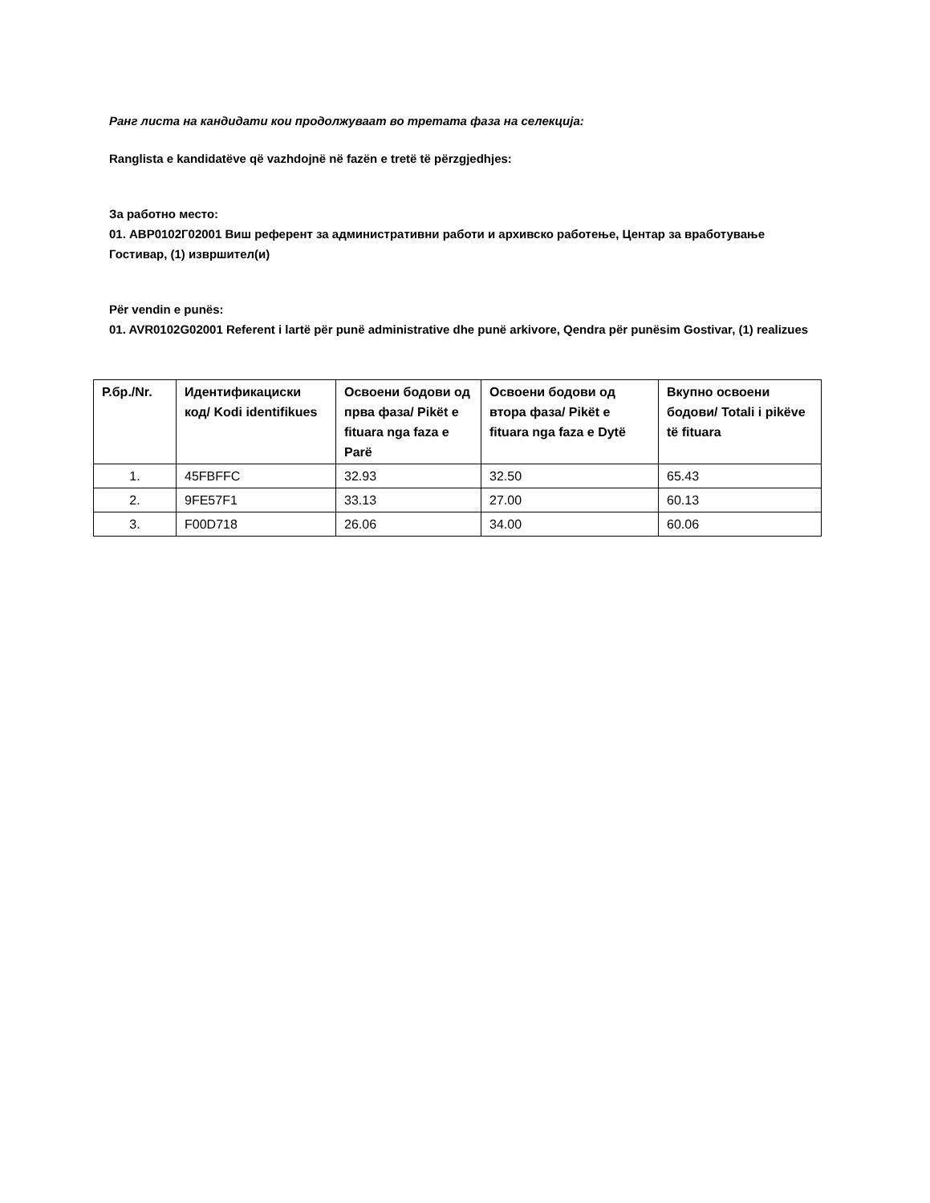Ранг листа на кандидати кои продолжуваат во третата фаза на селекција:
Ranglista e kandidatëve që vazhdojnë në fazën e tretë të përzgjedhjes:
За работно место:
01. АВР0102Г02001 Виш референт за административни работи и архивско работење, Центар за вработување Гостивар, (1) извршител(и)
Për vendin e punës:
01. AVR0102G02001 Referent i lartë për punë administrative dhe punë arkivore, Qendra për punësim Gostivar, (1) realizues
| Р.бр./Nr. | Идентификациски код/ Kodi identifikues | Освоени бодови од прва фаза/ Pikët e fituara nga faza e Parë | Освоени бодови од втора фаза/ Pikët e fituara nga faza e Dytë | Вкупно освоени бодови/ Totali i pikëve të fituara |
| --- | --- | --- | --- | --- |
| 1. | 45FBFFC | 32.93 | 32.50 | 65.43 |
| 2. | 9FE57F1 | 33.13 | 27.00 | 60.13 |
| 3. | F00D718 | 26.06 | 34.00 | 60.06 |